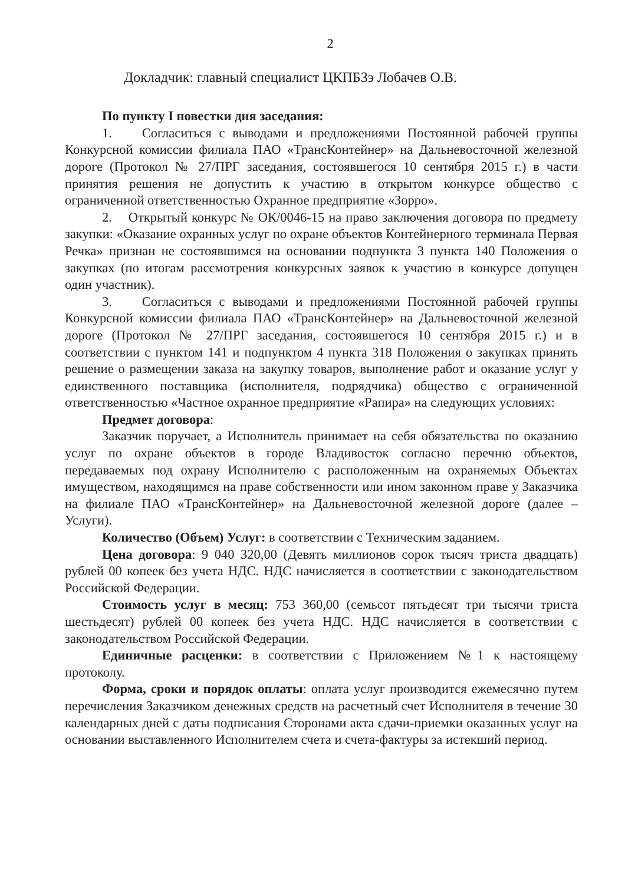2
Докладчик: главный специалист ЦКПБЗэ Лобачев О.В.
По пункту I повестки дня заседания:
1. Согласиться с выводами и предложениями Постоянной рабочей группы Конкурсной комиссии филиала ПАО «ТрансКонтейнер» на Дальневосточной железной дороге (Протокол № 27/ПРГ заседания, состоявшегося 10 сентября 2015 г.) в части принятия решения не допустить к участию в открытом конкурсе общество с ограниченной ответственностью Охранное предприятие «Зорро».
2. Открытый конкурс № ОК/0046-15 на право заключения договора по предмету закупки: «Оказание охранных услуг по охране объектов Контейнерного терминала Первая Речка» признан не состоявшимся на основании подпункта 3 пункта 140 Положения о закупках (по итогам рассмотрения конкурсных заявок к участию в конкурсе допущен один участник).
3. Согласиться с выводами и предложениями Постоянной рабочей группы Конкурсной комиссии филиала ПАО «ТрансКонтейнер» на Дальневосточной железной дороге (Протокол № 27/ПРГ заседания, состоявшегося 10 сентября 2015 г.) и в соответствии с пунктом 141 и подпунктом 4 пункта 318 Положения о закупках принять решение о размещении заказа на закупку товаров, выполнение работ и оказание услуг у единственного поставщика (исполнителя, подрядчика) общество с ограниченной ответственностью «Частное охранное предприятие «Рапира» на следующих условиях:
Предмет договора:
Заказчик поручает, а Исполнитель принимает на себя обязательства по оказанию услуг по охране объектов в городе Владивосток согласно перечню объектов, передаваемых под охрану Исполнителю с расположенным на охраняемых Объектах имуществом, находящимся на праве собственности или ином законном праве у Заказчика на филиале ПАО «ТрансКонтейнер» на Дальневосточной железной дороге (далее – Услуги).
Количество (Объем) Услуг: в соответствии с Техническим заданием.
Цена договора: 9 040 320,00 (Девять миллионов сорок тысяч триста двадцать) рублей 00 копеек без учета НДС. НДС начисляется в соответствии с законодательством Российской Федерации.
Стоимость услуг в месяц: 753 360,00 (семьсот пятьдесят три тысячи триста шестьдесят) рублей 00 копеек без учета НДС. НДС начисляется в соответствии с законодательством Российской Федерации.
Единичные расценки: в соответствии с Приложением №1 к настоящему протоколу.
Форма, сроки и порядок оплаты: оплата услуг производится ежемесячно путем перечисления Заказчиком денежных средств на расчетный счет Исполнителя в течение 30 календарных дней с даты подписания Сторонами акта сдачи-приемки оказанных услуг на основании выставленного Исполнителем счета и счета-фактуры за истекший период.